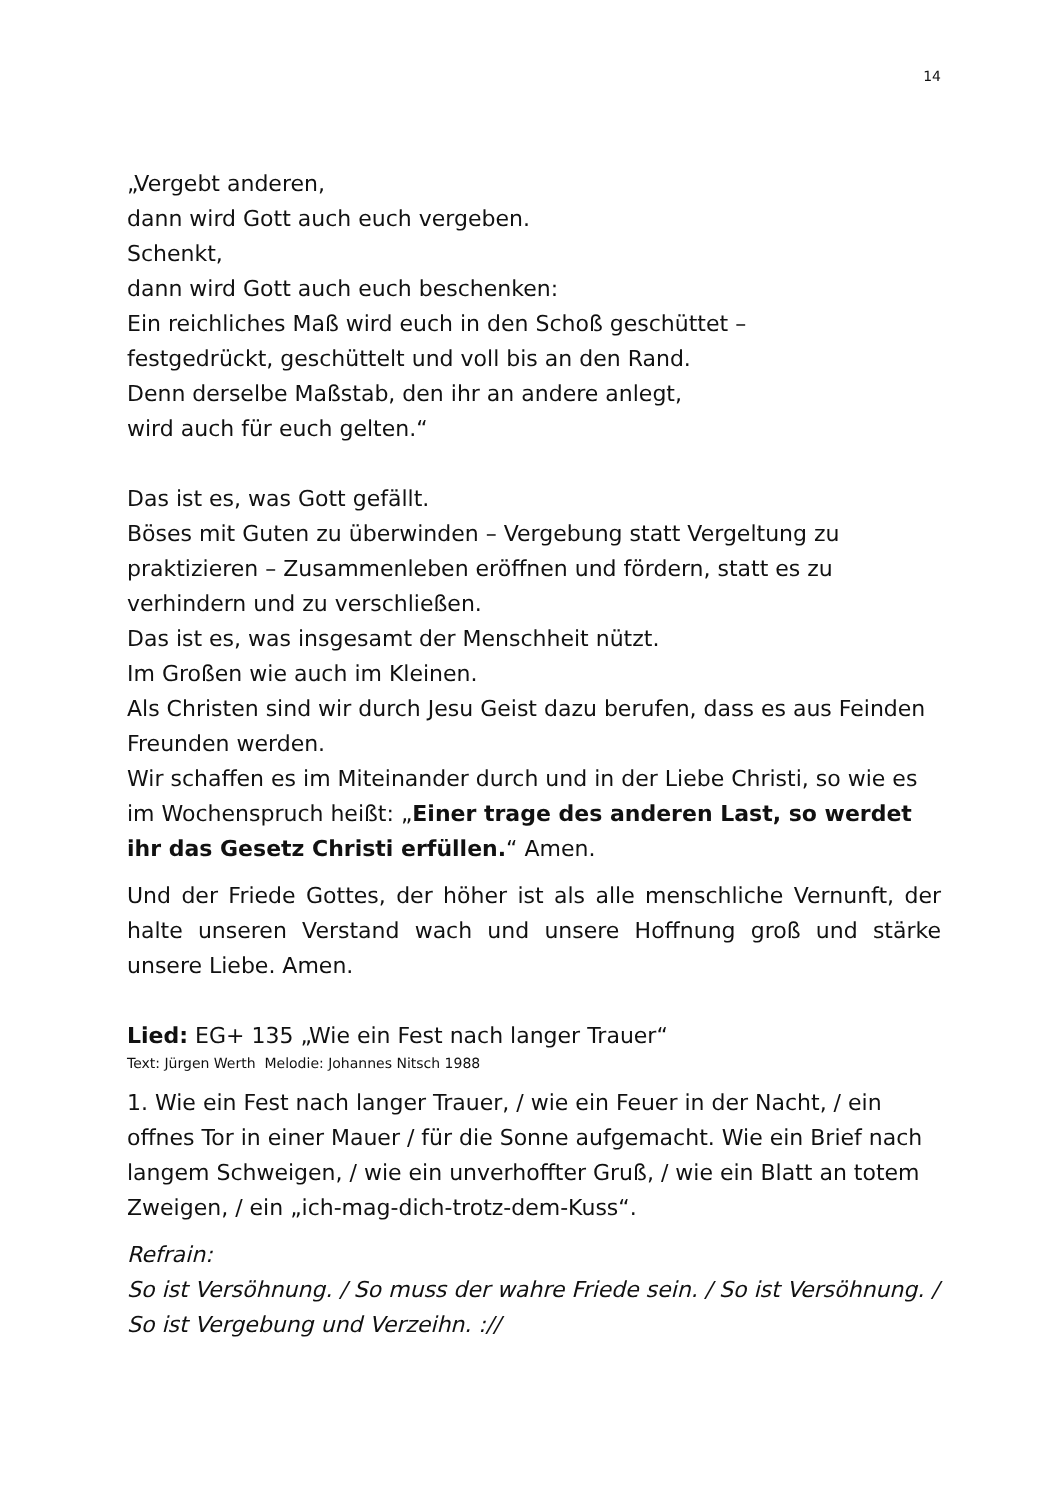14
„Vergebt anderen,
dann wird Gott auch euch vergeben.
Schenkt,
dann wird Gott auch euch beschenken:
Ein reichliches Maß wird euch in den Schoß geschüttet –
festgedrückt, geschüttelt und voll bis an den Rand.
Denn derselbe Maßstab, den ihr an andere anlegt,
wird auch für euch gelten.“
Das ist es, was Gott gefällt.
Böses mit Guten zu überwinden – Vergebung statt Vergeltung zu praktizieren – Zusammenleben eröffnen und fördern, statt es zu verhindern und zu verschließen.
Das ist es, was insgesamt der Menschheit nützt.
Im Großen wie auch im Kleinen.
Als Christen sind wir durch Jesu Geist dazu berufen, dass es aus Feinden Freunden werden.
Wir schaffen es im Miteinander durch und in der Liebe Christi, so wie es im Wochenspruch heißt: „Einer trage des anderen Last, so werdet ihr das Gesetz Christi erfüllen.“ Amen.
Und der Friede Gottes, der höher ist als alle menschliche Vernunft, der halte unseren Verstand wach und unsere Hoffnung groß und stärke unsere Liebe. Amen.
Lied: EG+ 135 „Wie ein Fest nach langer Trauer“
Text: Jürgen Werth Melodie: Johannes Nitsch 1988
1. Wie ein Fest nach langer Trauer, / wie ein Feuer in der Nacht, / ein offnes Tor in einer Mauer / für die Sonne aufgemacht. Wie ein Brief nach langem Schweigen, / wie ein unverhoffter Gruß, / wie ein Blatt an totem Zweigen, / ein „ich-mag-dich-trotz-dem-Kuss“.
Refrain:
So ist Versöhnung. / So muss der wahre Friede sein. / So ist Versöhnung. / So ist Vergebung und Verzeihn. ://